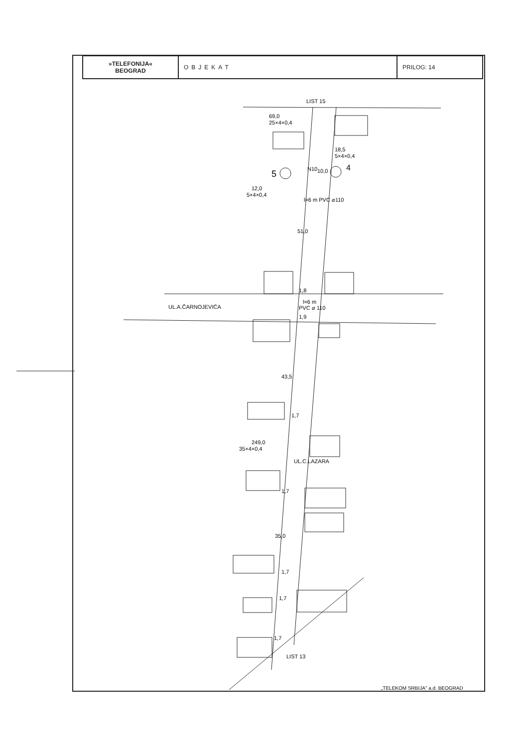| »TELEFONIJA« BEOGRAD | OBJEKAT | PRILOG: 14 |
LIST 15
69,0
25×4×0,4
18,5
5×4×0,4
5
4
N10
10,0
12,0
5×4×0,4
l=6 m PVC ⌀110
51,0
1,8
UL.A.ČARNOJEVIĆA
l=6 m
PVC ⌀ 110
1,9
43,5
1,7
249,0
35×4×0,4
UL.C.LAZARA
1,7
35,0
1,7
1,7
1,7
LIST 13
„TELEKOM SRBIJA" a.d. BEOGRAD